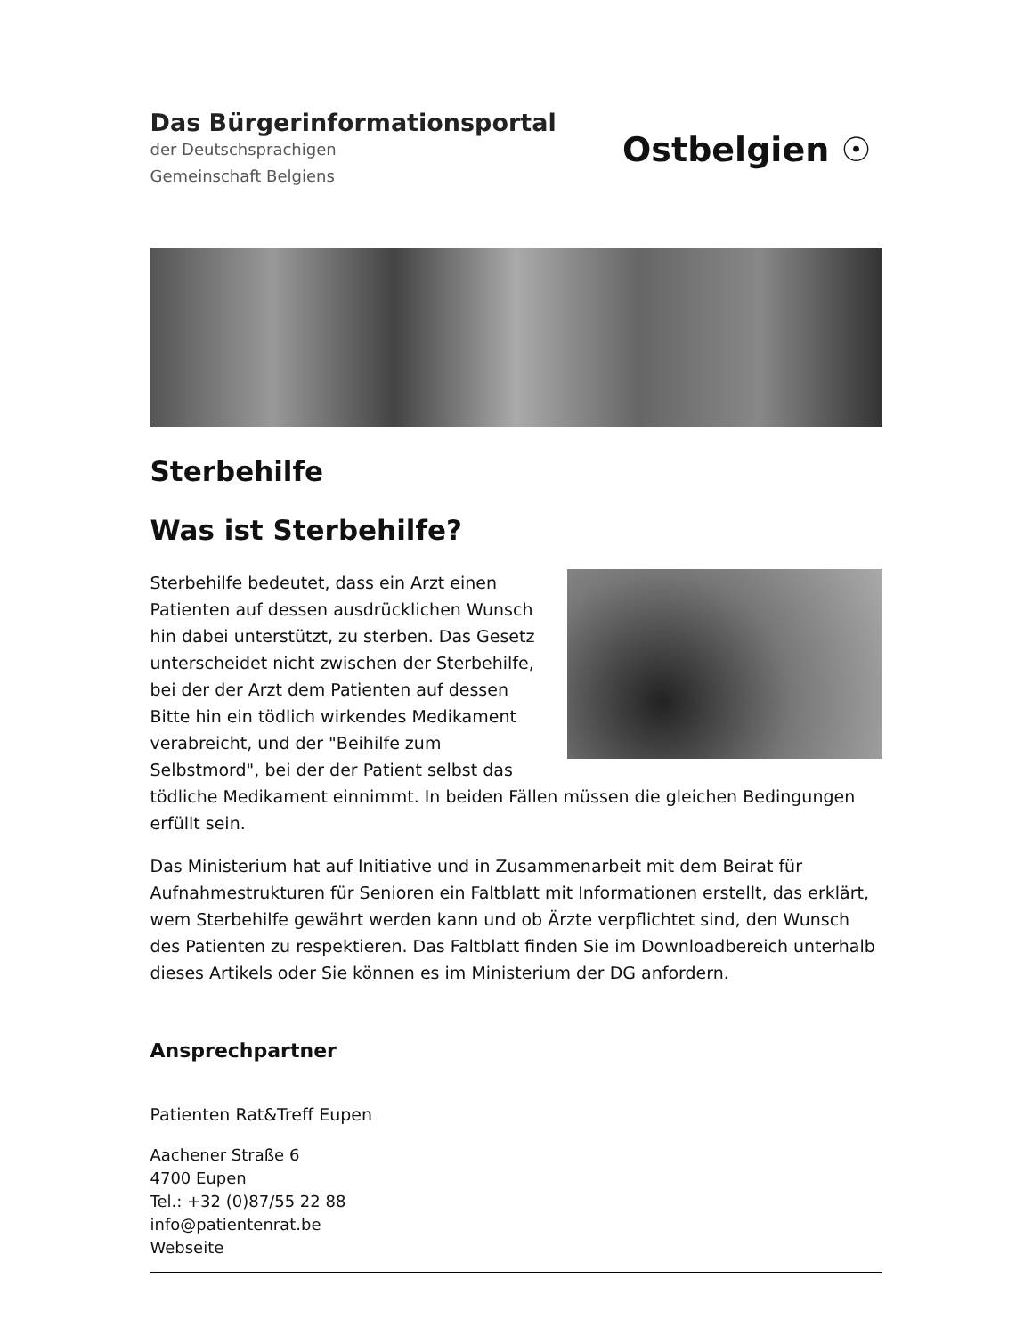Das Bürgerinformationsportal
der Deutschsprachigen
Gemeinschaft Belgiens
Ostbelgien ☉
Sterbehilfe
Was ist Sterbehilfe?
Sterbehilfe bedeutet, dass ein Arzt einen Patienten auf dessen ausdrücklichen Wunsch hin dabei unterstützt, zu sterben. Das Gesetz unterscheidet nicht zwischen der Sterbehilfe, bei der der Arzt dem Patienten auf dessen Bitte hin ein tödlich wirkendes Medikament verabreicht, und der "Beihilfe zum Selbstmord", bei der der Patient selbst das tödliche Medikament einnimmt. In beiden Fällen müssen die gleichen Bedingungen erfüllt sein.
Das Ministerium hat auf Initiative und in Zusammenarbeit mit dem Beirat für Aufnahmestrukturen für Senioren ein Faltblatt mit Informationen erstellt, das erklärt, wem Sterbehilfe gewährt werden kann und ob Ärzte verpflichtet sind, den Wunsch des Patienten zu respektieren. Das Faltblatt finden Sie im Downloadbereich unterhalb dieses Artikels oder Sie können es im Ministerium der DG anfordern.
Ansprechpartner
Patienten Rat&Treff Eupen
Aachener Straße 6
4700 Eupen
Tel.: +32 (0)87/55 22 88
info@patientenrat.be
Webseite